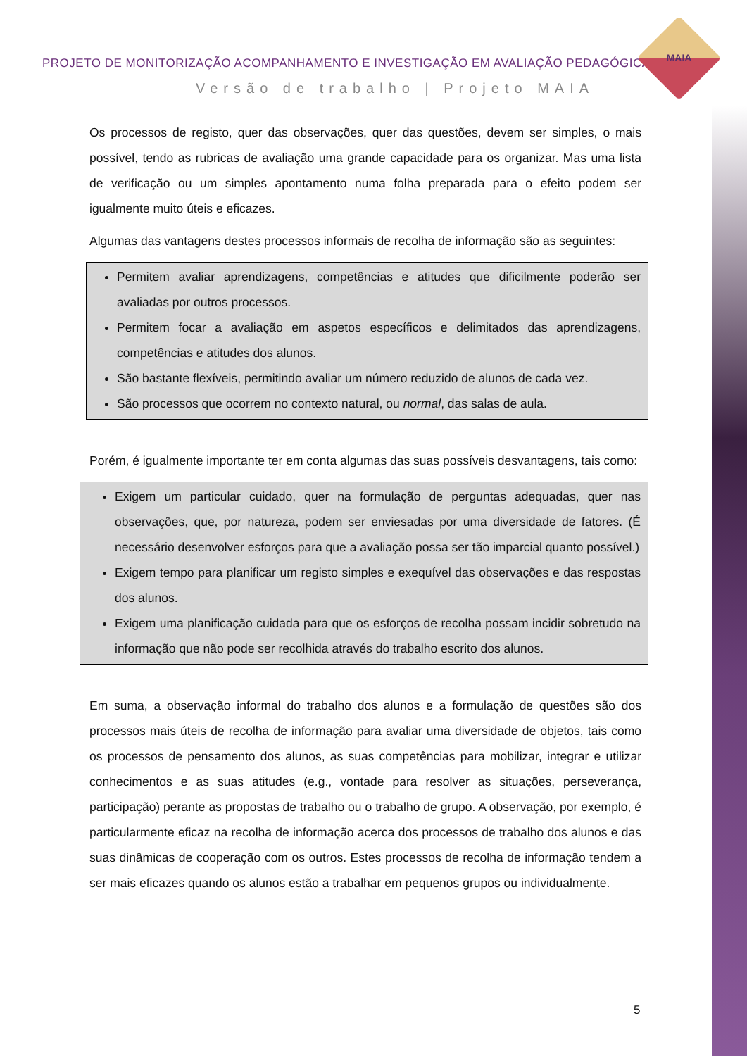PROJETO DE MONITORIZAÇÃO ACOMPANHAMENTO E INVESTIGAÇÃO EM AVALIAÇÃO PEDAGÓGICA
Versão de trabalho | Projeto MAIA
MAIA
Os processos de registo, quer das observações, quer das questões, devem ser simples, o mais possível, tendo as rubricas de avaliação uma grande capacidade para os organizar. Mas uma lista de verificação ou um simples apontamento numa folha preparada para o efeito podem ser igualmente muito úteis e eficazes.
Algumas das vantagens destes processos informais de recolha de informação são as seguintes:
Permitem avaliar aprendizagens, competências e atitudes que dificilmente poderão ser avaliadas por outros processos.
Permitem focar a avaliação em aspetos específicos e delimitados das aprendizagens, competências e atitudes dos alunos.
São bastante flexíveis, permitindo avaliar um número reduzido de alunos de cada vez.
São processos que ocorrem no contexto natural, ou normal, das salas de aula.
Porém, é igualmente importante ter em conta algumas das suas possíveis desvantagens, tais como:
Exigem um particular cuidado, quer na formulação de perguntas adequadas, quer nas observações, que, por natureza, podem ser enviesadas por uma diversidade de fatores. (É necessário desenvolver esforços para que a avaliação possa ser tão imparcial quanto possível.)
Exigem tempo para planificar um registo simples e exequível das observações e das respostas dos alunos.
Exigem uma planificação cuidada para que os esforços de recolha possam incidir sobretudo na informação que não pode ser recolhida através do trabalho escrito dos alunos.
Em suma, a observação informal do trabalho dos alunos e a formulação de questões são dos processos mais úteis de recolha de informação para avaliar uma diversidade de objetos, tais como os processos de pensamento dos alunos, as suas competências para mobilizar, integrar e utilizar conhecimentos e as suas atitudes (e.g., vontade para resolver as situações, perseverança, participação) perante as propostas de trabalho ou o trabalho de grupo. A observação, por exemplo, é particularmente eficaz na recolha de informação acerca dos processos de trabalho dos alunos e das suas dinâmicas de cooperação com os outros. Estes processos de recolha de informação tendem a ser mais eficazes quando os alunos estão a trabalhar em pequenos grupos ou individualmente.
5